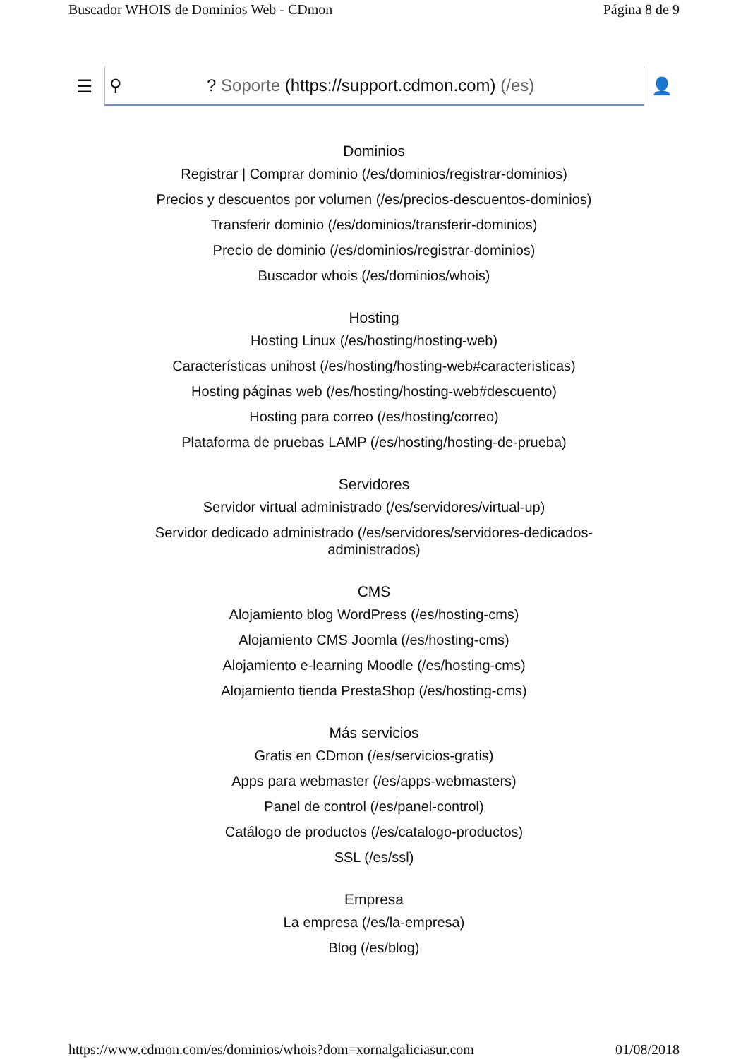Buscador WHOIS de Dominios Web - CDmon Página 8 de 9
☰
⚲? Soporte (https://support.cdmon.com) (/es)
👤
Dominios
Registrar | Comprar dominio (/es/dominios/registrar-dominios)
Precios y descuentos por volumen (/es/precios-descuentos-dominios)
Transferir dominio (/es/dominios/transferir-dominios)
Precio de dominio (/es/dominios/registrar-dominios)
Buscador whois (/es/dominios/whois)
Hosting
Hosting Linux (/es/hosting/hosting-web)
Características unihost (/es/hosting/hosting-web#caracteristicas)
Hosting páginas web (/es/hosting/hosting-web#descuento)
Hosting para correo (/es/hosting/correo)
Plataforma de pruebas LAMP (/es/hosting/hosting-de-prueba)
Servidores
Servidor virtual administrado (/es/servidores/virtual-up)
Servidor dedicado administrado (/es/servidores/servidores-dedicados-
administrados)
CMS
Alojamiento blog WordPress (/es/hosting-cms)
Alojamiento CMS Joomla (/es/hosting-cms)
Alojamiento e-learning Moodle (/es/hosting-cms)
Alojamiento tienda PrestaShop (/es/hosting-cms)
Más servicios
Gratis en CDmon (/es/servicios-gratis)
Apps para webmaster (/es/apps-webmasters)
Panel de control (/es/panel-control)
Catálogo de productos (/es/catalogo-productos)
SSL (/es/ssl)
Empresa
La empresa (/es/la-empresa)
Blog (/es/blog)
https://www.cdmon.com/es/dominios/whois?dom=xornalgaliciasur.com 01/08/2018